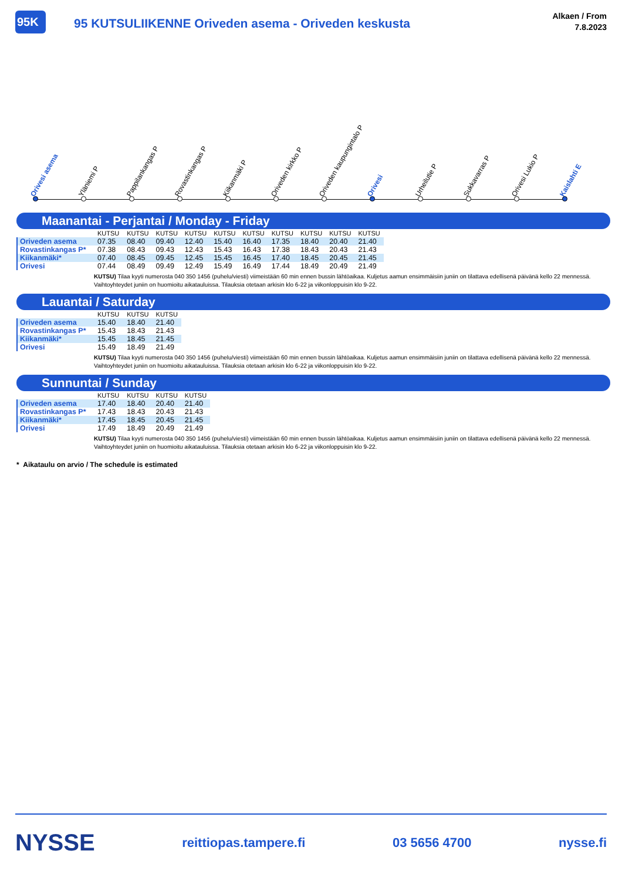95K 95 KUTSULIIKENNE Oriveden asema - Oriveden keskusta
Alkaen / From
7.8.2023
Orivesi asema
Yläniemi P
Pappilankangas P
Rovastinkangas P
Kiikanmäki P
Oriveden kirkko P
Oriveden kaupungintalo P
Orivesi
Urheilutie P
Sukkavarras P
Orivesi Lukio P
Kaislahti E
Maanantai - Perjantai / Monday - Friday
| | KUTSU | KUTSU | KUTSU | KUTSU | KUTSU | KUTSU | KUTSU | KUTSU | KUTSU | KUTSU |
| --- | --- | --- | --- | --- | --- | --- | --- | --- | --- | --- |
| Oriveden asema | 07.35 | 08.40 | 09.40 | 12.40 | 15.40 | 16.40 | 17.35 | 18.40 | 20.40 | 21.40 |
| Rovastinkangas P* | 07.38 | 08.43 | 09.43 | 12.43 | 15.43 | 16.43 | 17.38 | 18.43 | 20.43 | 21.43 |
| Kiikanmäki* | 07.40 | 08.45 | 09.45 | 12.45 | 15.45 | 16.45 | 17.40 | 18.45 | 20.45 | 21.45 |
| Orivesi | 07.44 | 08.49 | 09.49 | 12.49 | 15.49 | 16.49 | 17.44 | 18.49 | 20.49 | 21.49 |
KUTSU) Tilaa kyyti numerosta 040 350 1456 (puhelu/viesti) viimeistään 60 min ennen bussin lähtöaikaa. Kuljetus aamun ensimmäisiin juniin on tilattava edellisenä päivänä kello 22 mennessä. Vaihtoyhteydet juniin on huomioitu aikatauluissa. Tilauksia otetaan arkisin klo 6-22 ja viikonloppuisin klo 9-22.
Lauantai / Saturday
| | KUTSU | KUTSU | KUTSU |
| --- | --- | --- | --- |
| Oriveden asema | 15.40 | 18.40 | 21.40 |
| Rovastinkangas P* | 15.43 | 18.43 | 21.43 |
| Kiikanmäki* | 15.45 | 18.45 | 21.45 |
| Orivesi | 15.49 | 18.49 | 21.49 |
KUTSU) Tilaa kyyti numerosta 040 350 1456 (puhelu/viesti) viimeistään 60 min ennen bussin lähtöaikaa. Kuljetus aamun ensimmäisiin juniin on tilattava edellisenä päivänä kello 22 mennessä. Vaihtoyhteydet juniin on huomioitu aikatauluissa. Tilauksia otetaan arkisin klo 6-22 ja viikonloppuisin klo 9-22.
Sunnuntai / Sunday
| | KUTSU | KUTSU | KUTSU | KUTSU |
| --- | --- | --- | --- | --- |
| Oriveden asema | 17.40 | 18.40 | 20.40 | 21.40 |
| Rovastinkangas P* | 17.43 | 18.43 | 20.43 | 21.43 |
| Kiikanmäki* | 17.45 | 18.45 | 20.45 | 21.45 |
| Orivesi | 17.49 | 18.49 | 20.49 | 21.49 |
KUTSU) Tilaa kyyti numerosta 040 350 1456 (puhelu/viesti) viimeistään 60 min ennen bussin lähtöaikaa. Kuljetus aamun ensimmäisiin juniin on tilattava edellisenä päivänä kello 22 mennessä. Vaihtoyhteydet juniin on huomioitu aikatauluissa. Tilauksia otetaan arkisin klo 6-22 ja viikonloppuisin klo 9-22.
* Aikataulu on arvio / The schedule is estimated
NYSSE reittiopas.tampere.fi 03 5656 4700 nysse.fi